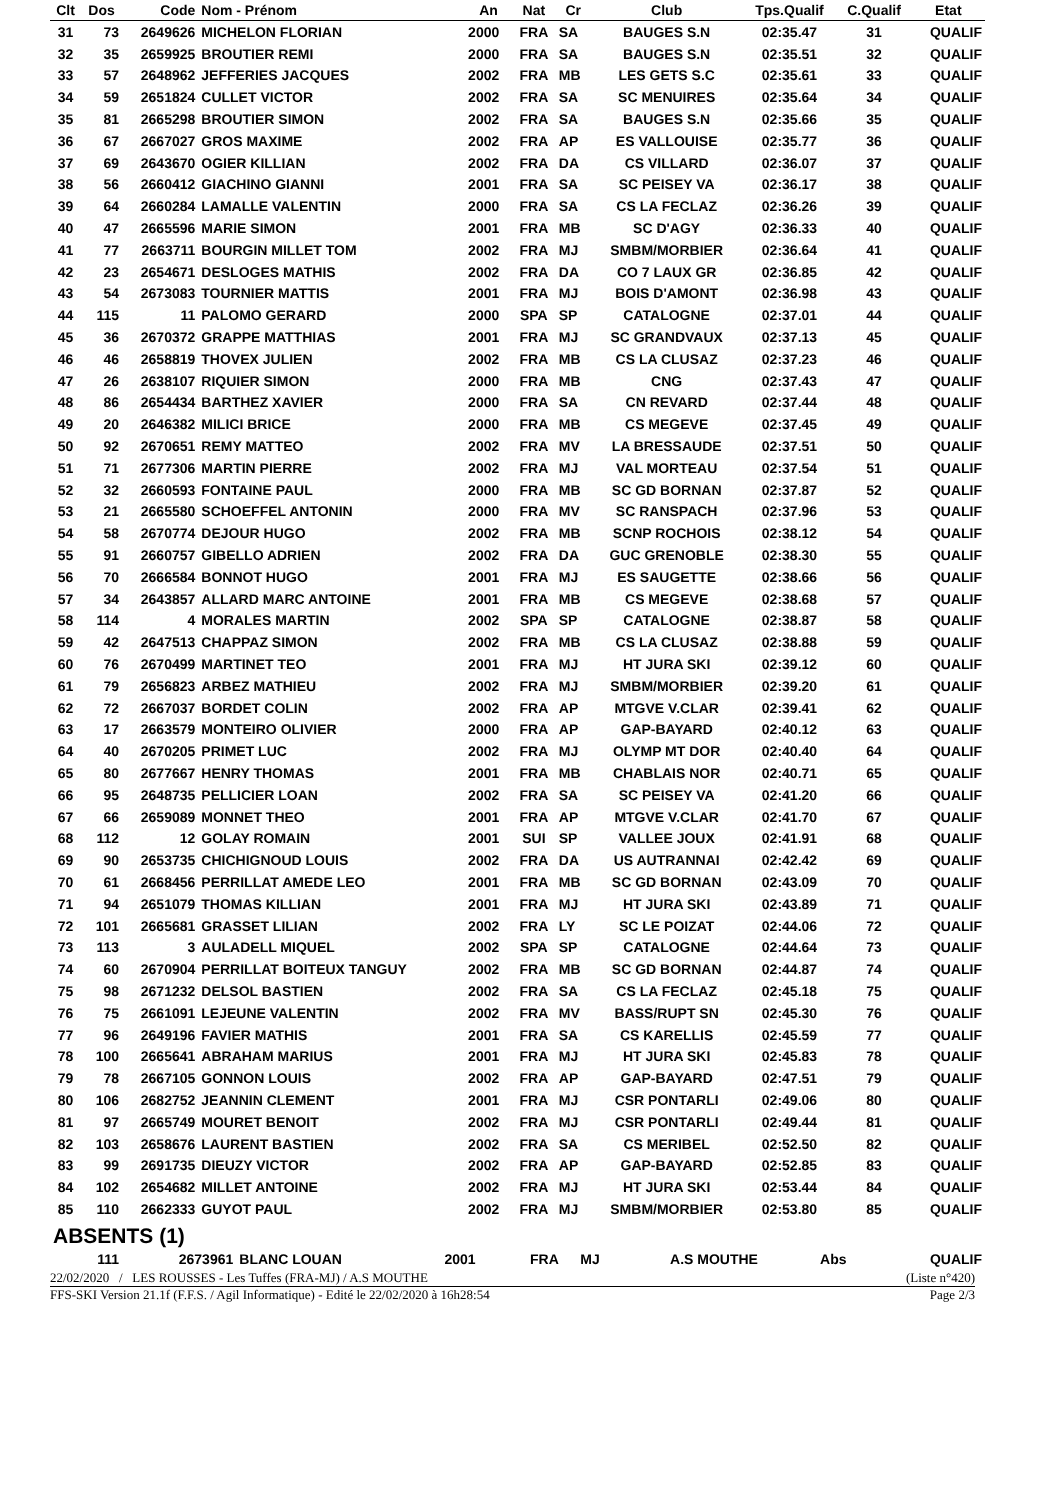| Clt | Dos | Code | Nom - Prénom | An | Nat | Cr | Club | Tps.Qualif | C.Qualif | Etat |
| --- | --- | --- | --- | --- | --- | --- | --- | --- | --- | --- |
| 31 | 73 | 2649626 | MICHELON FLORIAN | 2000 | FRA | SA | BAUGES S.N | 02:35.47 | 31 | QUALIF |
| 32 | 35 | 2659925 | BROUTIER REMI | 2000 | FRA | SA | BAUGES S.N | 02:35.51 | 32 | QUALIF |
| 33 | 57 | 2648962 | JEFFERIES JACQUES | 2002 | FRA | MB | LES GETS S.C | 02:35.61 | 33 | QUALIF |
| 34 | 59 | 2651824 | CULLET VICTOR | 2002 | FRA | SA | SC MENUIRES | 02:35.64 | 34 | QUALIF |
| 35 | 81 | 2665298 | BROUTIER SIMON | 2002 | FRA | SA | BAUGES S.N | 02:35.66 | 35 | QUALIF |
| 36 | 67 | 2667027 | GROS MAXIME | 2002 | FRA | AP | ES VALLOUISE | 02:35.77 | 36 | QUALIF |
| 37 | 69 | 2643670 | OGIER KILLIAN | 2002 | FRA | DA | CS VILLARD | 02:36.07 | 37 | QUALIF |
| 38 | 56 | 2660412 | GIACHINO GIANNI | 2001 | FRA | SA | SC PEISEY VA | 02:36.17 | 38 | QUALIF |
| 39 | 64 | 2660284 | LAMALLE VALENTIN | 2000 | FRA | SA | CS LA FECLAZ | 02:36.26 | 39 | QUALIF |
| 40 | 47 | 2665596 | MARIE SIMON | 2001 | FRA | MB | SC D'AGY | 02:36.33 | 40 | QUALIF |
| 41 | 77 | 2663711 | BOURGIN MILLET TOM | 2002 | FRA | MJ | SMBM/MORBIER | 02:36.64 | 41 | QUALIF |
| 42 | 23 | 2654671 | DESLOGES MATHIS | 2002 | FRA | DA | CO 7 LAUX GR | 02:36.85 | 42 | QUALIF |
| 43 | 54 | 2673083 | TOURNIER MATTIS | 2001 | FRA | MJ | BOIS D'AMONT | 02:36.98 | 43 | QUALIF |
| 44 | 115 | 11 | PALOMO GERARD | 2000 | SPA | SP | CATALOGNE | 02:37.01 | 44 | QUALIF |
| 45 | 36 | 2670372 | GRAPPE MATTHIAS | 2001 | FRA | MJ | SC GRANDVAUX | 02:37.13 | 45 | QUALIF |
| 46 | 46 | 2658819 | THOVEX JULIEN | 2002 | FRA | MB | CS LA CLUSAZ | 02:37.23 | 46 | QUALIF |
| 47 | 26 | 2638107 | RIQUIER SIMON | 2000 | FRA | MB | CNG | 02:37.43 | 47 | QUALIF |
| 48 | 86 | 2654434 | BARTHEZ XAVIER | 2000 | FRA | SA | CN REVARD | 02:37.44 | 48 | QUALIF |
| 49 | 20 | 2646382 | MILICI BRICE | 2000 | FRA | MB | CS MEGEVE | 02:37.45 | 49 | QUALIF |
| 50 | 92 | 2670651 | REMY MATTEO | 2002 | FRA | MV | LA BRESSAUDE | 02:37.51 | 50 | QUALIF |
| 51 | 71 | 2677306 | MARTIN PIERRE | 2002 | FRA | MJ | VAL MORTEAU | 02:37.54 | 51 | QUALIF |
| 52 | 32 | 2660593 | FONTAINE PAUL | 2000 | FRA | MB | SC GD BORNAN | 02:37.87 | 52 | QUALIF |
| 53 | 21 | 2665580 | SCHOEFFEL ANTONIN | 2000 | FRA | MV | SC RANSPACH | 02:37.96 | 53 | QUALIF |
| 54 | 58 | 2670774 | DEJOUR HUGO | 2002 | FRA | MB | SCNP ROCHOIS | 02:38.12 | 54 | QUALIF |
| 55 | 91 | 2660757 | GIBELLO ADRIEN | 2002 | FRA | DA | GUC GRENOBLE | 02:38.30 | 55 | QUALIF |
| 56 | 70 | 2666584 | BONNOT HUGO | 2001 | FRA | MJ | ES SAUGETTE | 02:38.66 | 56 | QUALIF |
| 57 | 34 | 2643857 | ALLARD MARC ANTOINE | 2001 | FRA | MB | CS MEGEVE | 02:38.68 | 57 | QUALIF |
| 58 | 114 | 4 | MORALES MARTIN | 2002 | SPA | SP | CATALOGNE | 02:38.87 | 58 | QUALIF |
| 59 | 42 | 2647513 | CHAPPAZ SIMON | 2002 | FRA | MB | CS LA CLUSAZ | 02:38.88 | 59 | QUALIF |
| 60 | 76 | 2670499 | MARTINET TEO | 2001 | FRA | MJ | HT JURA SKI | 02:39.12 | 60 | QUALIF |
| 61 | 79 | 2656823 | ARBEZ MATHIEU | 2002 | FRA | MJ | SMBM/MORBIER | 02:39.20 | 61 | QUALIF |
| 62 | 72 | 2667037 | BORDET COLIN | 2002 | FRA | AP | MTGVE V.CLAR | 02:39.41 | 62 | QUALIF |
| 63 | 17 | 2663579 | MONTEIRO OLIVIER | 2000 | FRA | AP | GAP-BAYARD | 02:40.12 | 63 | QUALIF |
| 64 | 40 | 2670205 | PRIMET LUC | 2002 | FRA | MJ | OLYMP MT DOR | 02:40.40 | 64 | QUALIF |
| 65 | 80 | 2677667 | HENRY THOMAS | 2001 | FRA | MB | CHABLAIS NOR | 02:40.71 | 65 | QUALIF |
| 66 | 95 | 2648735 | PELLICIER LOAN | 2002 | FRA | SA | SC PEISEY VA | 02:41.20 | 66 | QUALIF |
| 67 | 66 | 2659089 | MONNET THEO | 2001 | FRA | AP | MTGVE V.CLAR | 02:41.70 | 67 | QUALIF |
| 68 | 112 | 12 | GOLAY ROMAIN | 2001 | SUI | SP | VALLEE JOUX | 02:41.91 | 68 | QUALIF |
| 69 | 90 | 2653735 | CHICHIGNOUD LOUIS | 2002 | FRA | DA | US AUTRANNAI | 02:42.42 | 69 | QUALIF |
| 70 | 61 | 2668456 | PERRILLAT AMEDE LEO | 2001 | FRA | MB | SC GD BORNAN | 02:43.09 | 70 | QUALIF |
| 71 | 94 | 2651079 | THOMAS KILLIAN | 2001 | FRA | MJ | HT JURA SKI | 02:43.89 | 71 | QUALIF |
| 72 | 101 | 2665681 | GRASSET LILIAN | 2002 | FRA | LY | SC LE POIZAT | 02:44.06 | 72 | QUALIF |
| 73 | 113 | 3 | AULADELL MIQUEL | 2002 | SPA | SP | CATALOGNE | 02:44.64 | 73 | QUALIF |
| 74 | 60 | 2670904 | PERRILLAT BOITEUX TANGUY | 2002 | FRA | MB | SC GD BORNAN | 02:44.87 | 74 | QUALIF |
| 75 | 98 | 2671232 | DELSOL BASTIEN | 2002 | FRA | SA | CS LA FECLAZ | 02:45.18 | 75 | QUALIF |
| 76 | 75 | 2661091 | LEJEUNE VALENTIN | 2002 | FRA | MV | BASS/RUPT SN | 02:45.30 | 76 | QUALIF |
| 77 | 96 | 2649196 | FAVIER MATHIS | 2001 | FRA | SA | CS KARELLIS | 02:45.59 | 77 | QUALIF |
| 78 | 100 | 2665641 | ABRAHAM MARIUS | 2001 | FRA | MJ | HT JURA SKI | 02:45.83 | 78 | QUALIF |
| 79 | 78 | 2667105 | GONNON LOUIS | 2002 | FRA | AP | GAP-BAYARD | 02:47.51 | 79 | QUALIF |
| 80 | 106 | 2682752 | JEANNIN CLEMENT | 2001 | FRA | MJ | CSR PONTARLI | 02:49.06 | 80 | QUALIF |
| 81 | 97 | 2665749 | MOURET BENOIT | 2002 | FRA | MJ | CSR PONTARLI | 02:49.44 | 81 | QUALIF |
| 82 | 103 | 2658676 | LAURENT BASTIEN | 2002 | FRA | SA | CS MERIBEL | 02:52.50 | 82 | QUALIF |
| 83 | 99 | 2691735 | DIEUZY VICTOR | 2002 | FRA | AP | GAP-BAYARD | 02:52.85 | 83 | QUALIF |
| 84 | 102 | 2654682 | MILLET ANTOINE | 2002 | FRA | MJ | HT JURA SKI | 02:53.44 | 84 | QUALIF |
| 85 | 110 | 2662333 | GUYOT PAUL | 2002 | FRA | MJ | SMBM/MORBIER | 02:53.80 | 85 | QUALIF |
ABSENTS (1)
| | 111 | 2673961 | BLANC LOUAN | 2001 | FRA | MJ | A.S MOUTHE | Abs | | QUALIF |
22/02/2020 / LES ROUSSES - Les Tuffes (FRA-MJ) / A.S MOUTHE (Liste n°420)
FFS-SKI Version 21.1f (F.F.S. / Agil Informatique) - Edité le 22/02/2020 à 16h28:54 Page 2/3